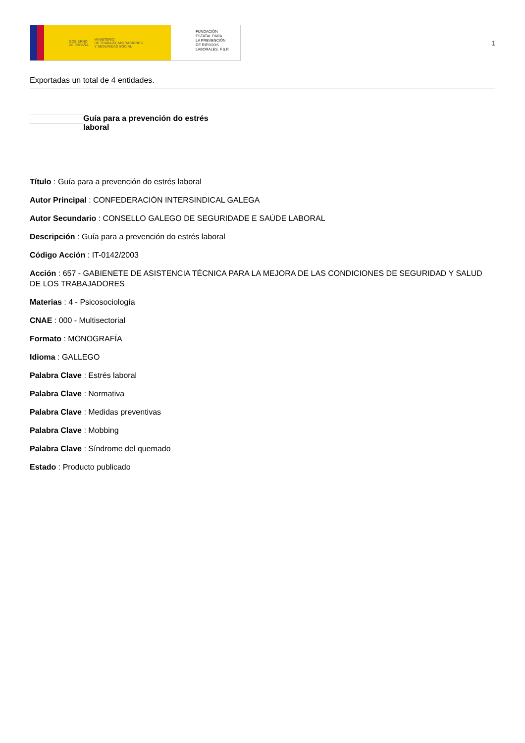GOBIERNO
DE ESPAÑA MINISTERIO
DE TRABAJO, MIGRACIONES
Y SEGURIDAD SOCIAL
FUNDACIÓN
ESTATAL PARA
LA PREVENCIÓN
DE RIESGOS
LABORALES, F.S.P.
1
Exportadas un total de 4 entidades.
Guía para a prevención do estrés laboral
Título : Guía para a prevención do estrés laboral
Autor Principal : CONFEDERACIÓN INTERSINDICAL GALEGA
Autor Secundario : CONSELLO GALEGO DE SEGURIDADE E SAÚDE LABORAL
Descripción : Guía para a prevención do estrés laboral
Código Acción : IT-0142/2003
Acción : 657 - GABIENETE DE ASISTENCIA TÉCNICA PARA LA MEJORA DE LAS CONDICIONES DE SEGURIDAD Y SALUD DE LOS TRABAJADORES
Materias : 4 - Psicosociología
CNAE : 000 - Multisectorial
Formato : MONOGRAFÍA
Idioma : GALLEGO
Palabra Clave : Estrés laboral
Palabra Clave : Normativa
Palabra Clave : Medidas preventivas
Palabra Clave : Mobbing
Palabra Clave : Síndrome del quemado
Estado : Producto publicado